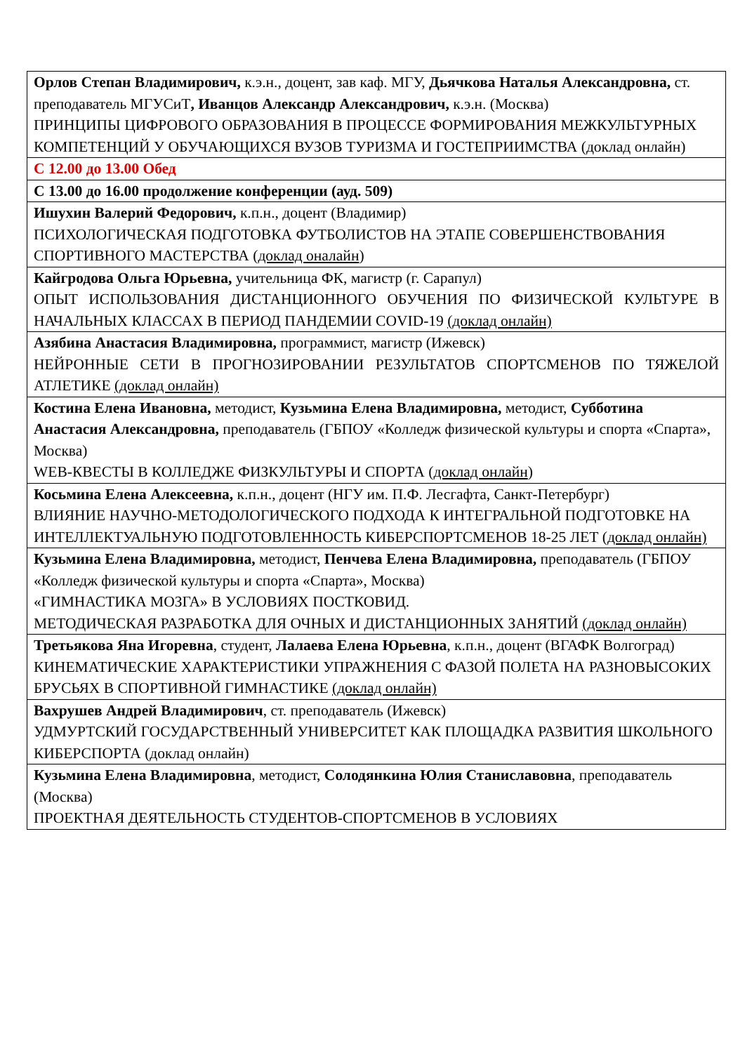| Орлов Степан Владимирович, к.э.н., доцент, зав каф. МГУ, Дьячкова Наталья Александровна, ст. преподаватель МГУСиТ , Иванцов Александр Александрович, к.э.н. (Москва) ПРИНЦИПЫ ЦИФРОВОГО ОБРАЗОВАНИЯ В ПРОЦЕССЕ ФОРМИРОВАНИЯ МЕЖКУЛЬТУРНЫХ КОМПЕТЕНЦИЙ У ОБУЧАЮЩИХСЯ ВУЗОВ ТУРИЗМА И ГОСТЕПРИИМСТВА (доклад онлайн) |
| С 12.00 до 13.00 Обед |
| С 13.00 до 16.00 продолжение конференции (ауд. 509) |
| Ишухин Валерий Федорович, к.п.н., доцент (Владимир) ПСИХОЛОГИЧЕСКАЯ ПОДГОТОВКА ФУТБОЛИСТОВ НА ЭТАПЕ СОВЕРШЕНСТВОВАНИЯ СПОРТИВНОГО МАСТЕРСТВА ( доклад оналайн ) |
| Кайгродова Ольга Юрьевна, учительница ФК, магистр (г. Сарапул) ОПЫТ ИСПОЛЬЗОВАНИЯ ДИСТАНЦИОННОГО ОБУЧЕНИЯ ПО ФИЗИЧЕСКОЙ КУЛЬТУРЕ В НАЧАЛЬНЫХ КЛАССАХ В ПЕРИОД ПАНДЕМИИ COVID-19 (доклад онлайн) |
| Азябина Анастасия Владимировна, программист, магистр (Ижевск) НЕЙРОННЫЕ СЕТИ В ПРОГНОЗИРОВАНИИ РЕЗУЛЬТАТОВ СПОРТСМЕНОВ ПО ТЯЖЕЛОЙ АТЛЕТИКЕ (доклад онлайн) |
| Костина Елена Ивановна, методист, Кузьмина Елена Владимировна, методист, Субботина Анастасия Александровна, преподаватель (ГБПОУ «Колледж физической культуры и спорта «Спарта», Москва) WEB-КВЕСТЫ В КОЛЛЕДЖЕ ФИЗКУЛЬТУРЫ И СПОРТА ( доклад онлайн ) |
| Косьмина Елена Алексеевна, к.п.н., доцент (НГУ им. П.Ф. Лесгафта, Санкт-Петербург) ВЛИЯНИЕ НАУЧНО-МЕТОДОЛОГИЧЕСКОГО ПОДХОДА К ИНТЕГРАЛЬНОЙ ПОДГОТОВКЕ НА ИНТЕЛЛЕКТУАЛЬНУЮ ПОДГОТОВЛЕННОСТЬ КИБЕРСПОРТСМЕНОВ 18-25 ЛЕТ ( доклад онлайн) |
| Кузьмина Елена Владимировна, методист, Пенчева Елена Владимировна, преподаватель (ГБПОУ «Колледж физической культуры и спорта «Спарта», Москва) «ГИМНАСТИКА МОЗГА» В УСЛОВИЯХ ПОСТКОВИД. МЕТОДИЧЕСКАЯ РАЗРАБОТКА ДЛЯ ОЧНЫХ И ДИСТАНЦИОННЫХ ЗАНЯТИЙ (доклад онлайн) |
| Третьякова Яна Игоревна , студент, Лалаева Елена Юрьевна , к.п.н., доцент (ВГАФК Волгоград) КИНЕМАТИЧЕСКИЕ ХАРАКТЕРИСТИКИ УПРАЖНЕНИЯ С ФАЗОЙ ПОЛЕТА НА РАЗНОВЫСОКИХ БРУСЬЯХ В СПОРТИВНОЙ ГИМНАСТИКЕ (доклад онлайн) |
| Вахрушев Андрей Владимирович , ст. преподаватель (Ижевск) УДМУРТСКИЙ ГОСУДАРСТВЕННЫЙ УНИВЕРСИТЕТ КАК ПЛОЩАДКА РАЗВИТИЯ ШКОЛЬНОГО КИБЕРСПОРТА (доклад онлайн) |
| Кузьмина Елена Владимировна , методист, Солодянкина Юлия Станиславовна , преподаватель (Москва) ПРОЕКТНАЯ ДЕЯТЕЛЬНОСТЬ СТУДЕНТОВ-СПОРТСМЕНОВ В УСЛОВИЯХ |